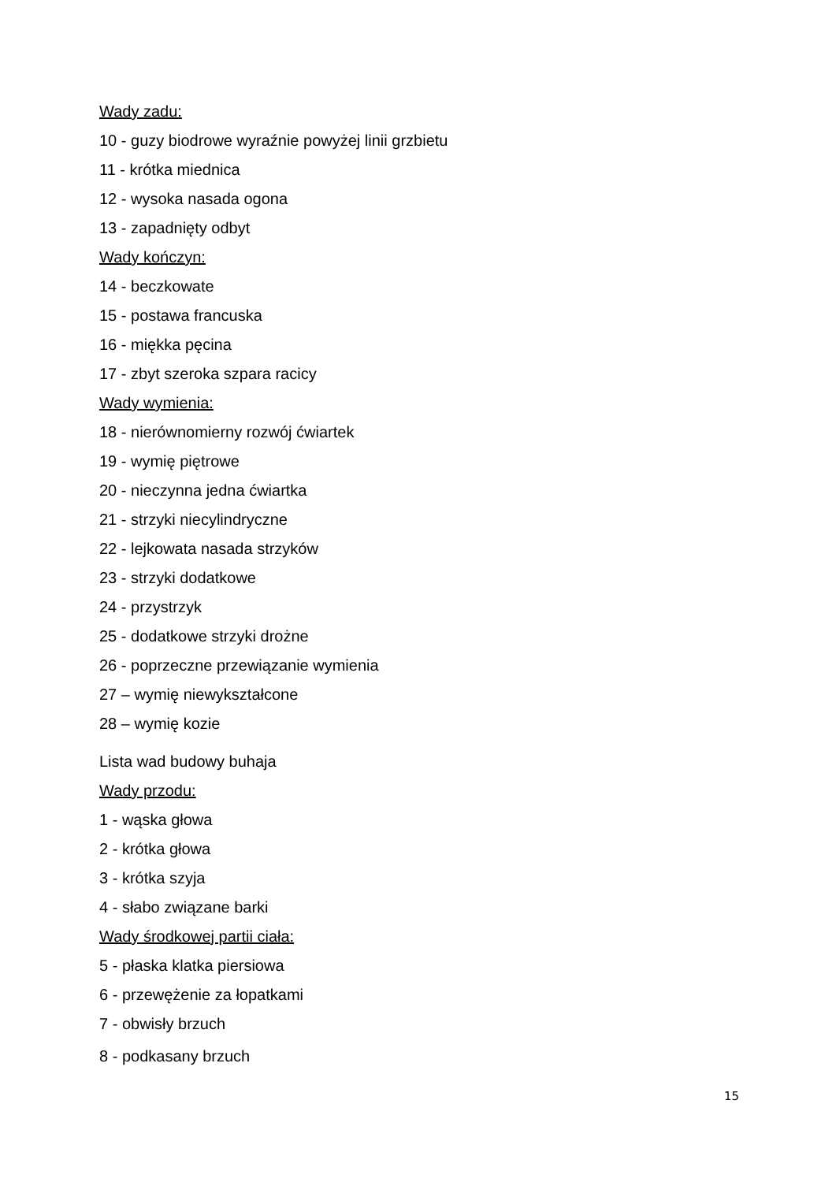Wady zadu:
10 - guzy biodrowe wyraźnie powyżej linii grzbietu
11 - krótka miednica
12 - wysoka nasada ogona
13 - zapadnięty odbyt
Wady kończyn:
14 - beczkowate
15 - postawa francuska
16 - miękka pęcina
17 - zbyt szeroka szpara racicy
Wady wymienia:
18 - nierównomierny rozwój ćwiartek
19 - wymię piętrowe
20 - nieczynna jedna ćwiartka
21 - strzyki niecylindryczne
22 - lejkowata nasada strzyków
23 - strzyki dodatkowe
24 - przystrzyk
25 - dodatkowe strzyki drożne
26 - poprzeczne przewiązanie wymienia
27 – wymię niewykształcone
28 – wymię kozie
Lista wad budowy buhaja
Wady przodu:
1 - wąska głowa
2 - krótka głowa
3 - krótka szyja
4 - słabo związane barki
Wady środkowej partii ciała:
5 - płaska klatka piersiowa
6 - przewężenie za łopatkami
7 - obwisły brzuch
8 - podkasany brzuch
15